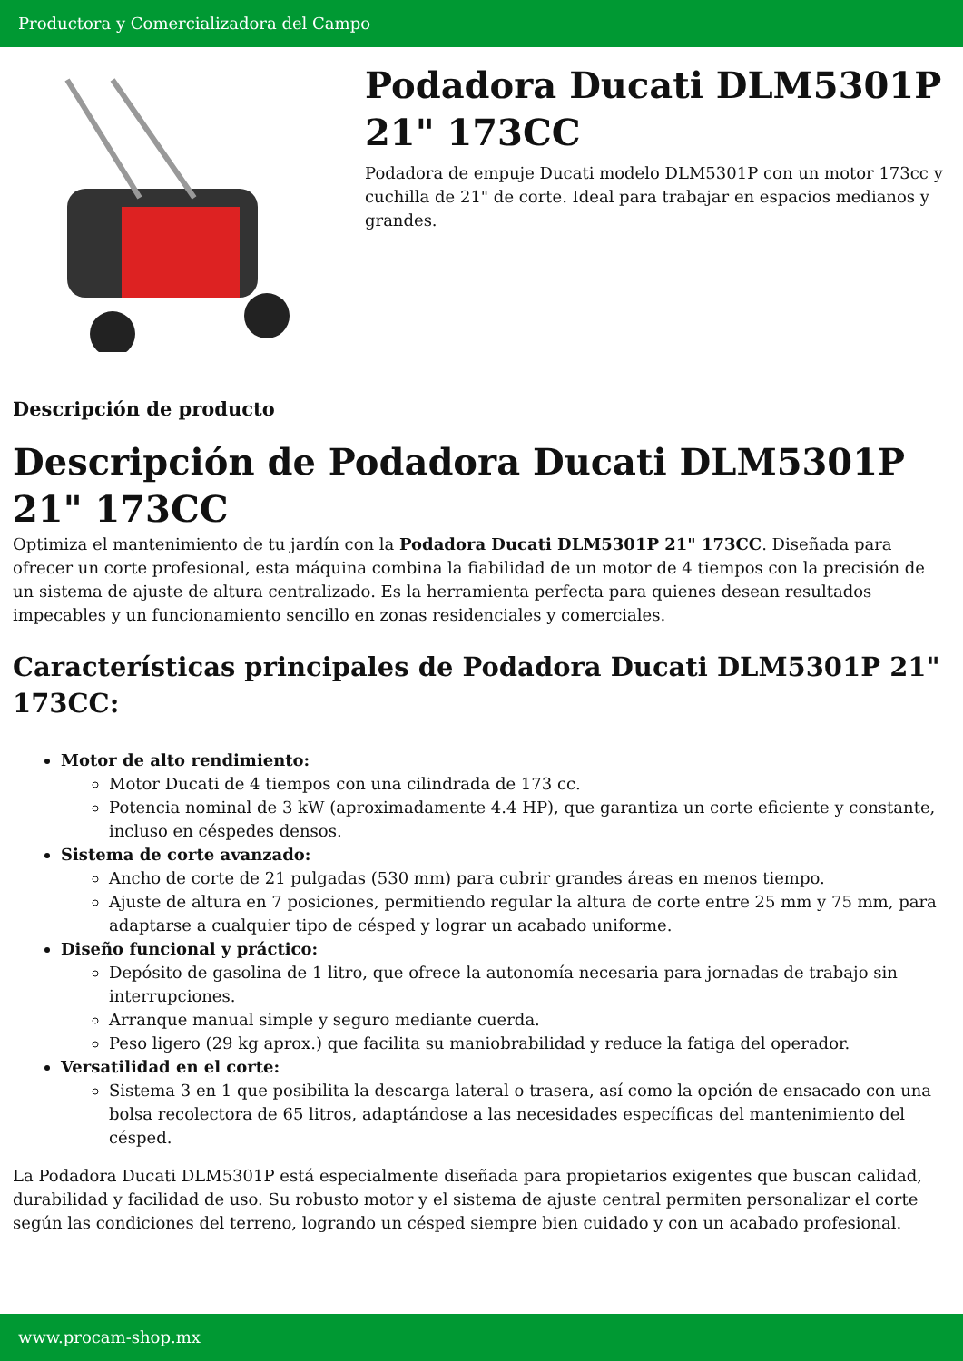Productora y Comercializadora del Campo
Podadora Ducati DLM5301P 21" 173CC
Podadora de empuje Ducati modelo DLM5301P con un motor 173cc y cuchilla de 21" de corte. Ideal para trabajar en espacios medianos y grandes.
Descripción de producto
Descripción de Podadora Ducati DLM5301P 21" 173CC
Optimiza el mantenimiento de tu jardín con la Podadora Ducati DLM5301P 21" 173CC. Diseñada para ofrecer un corte profesional, esta máquina combina la fiabilidad de un motor de 4 tiempos con la precisión de un sistema de ajuste de altura centralizado. Es la herramienta perfecta para quienes desean resultados impecables y un funcionamiento sencillo en zonas residenciales y comerciales.
Características principales de Podadora Ducati DLM5301P 21" 173CC:
Motor de alto rendimiento:
Motor Ducati de 4 tiempos con una cilindrada de 173 cc.
Potencia nominal de 3 kW (aproximadamente 4.4 HP), que garantiza un corte eficiente y constante, incluso en céspedes densos.
Sistema de corte avanzado:
Ancho de corte de 21 pulgadas (530 mm) para cubrir grandes áreas en menos tiempo.
Ajuste de altura en 7 posiciones, permitiendo regular la altura de corte entre 25 mm y 75 mm, para adaptarse a cualquier tipo de césped y lograr un acabado uniforme.
Diseño funcional y práctico:
Depósito de gasolina de 1 litro, que ofrece la autonomía necesaria para jornadas de trabajo sin interrupciones.
Arranque manual simple y seguro mediante cuerda.
Peso ligero (29 kg aprox.) que facilita su maniobrabilidad y reduce la fatiga del operador.
Versatilidad en el corte:
Sistema 3 en 1 que posibilita la descarga lateral o trasera, así como la opción de ensacado con una bolsa recolectora de 65 litros, adaptándose a las necesidades específicas del mantenimiento del césped.
La Podadora Ducati DLM5301P está especialmente diseñada para propietarios exigentes que buscan calidad, durabilidad y facilidad de uso. Su robusto motor y el sistema de ajuste central permiten personalizar el corte según las condiciones del terreno, logrando un césped siempre bien cuidado y con un acabado profesional.
www.procam-shop.mx